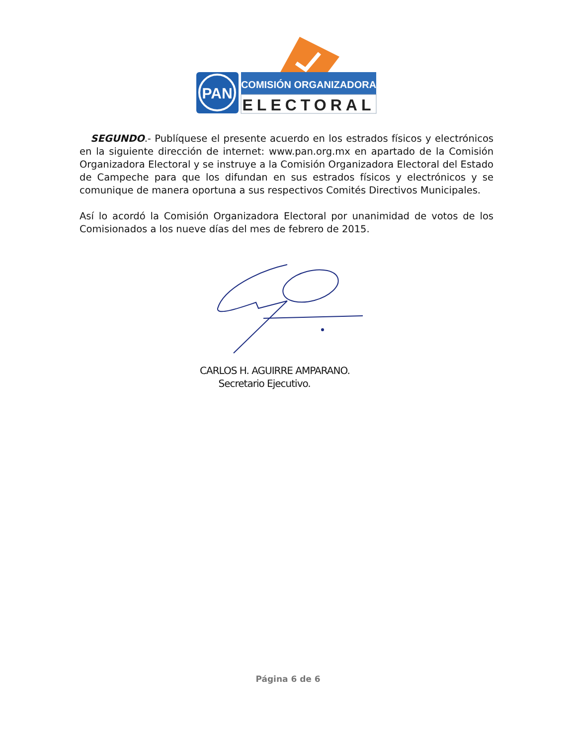PAN
COMISIÓN ORGANIZADORA
ELECTORAL
SEGUNDO.- Publíquese el presente acuerdo en los estrados físicos y electrónicos en la siguiente dirección de internet: www.pan.org.mx en apartado de la Comisión Organizadora Electoral y se instruye a la Comisión Organizadora Electoral del Estado de Campeche para que los difundan en sus estrados físicos y electrónicos y se comunique de manera oportuna a sus respectivos Comités Directivos Municipales.
Así lo acordó la Comisión Organizadora Electoral por unanimidad de votos de los Comisionados a los nueve días del mes de febrero de 2015.
CARLOS H. AGUIRRE AMPARANO.
Secretario Ejecutivo.
Página 6 de 6